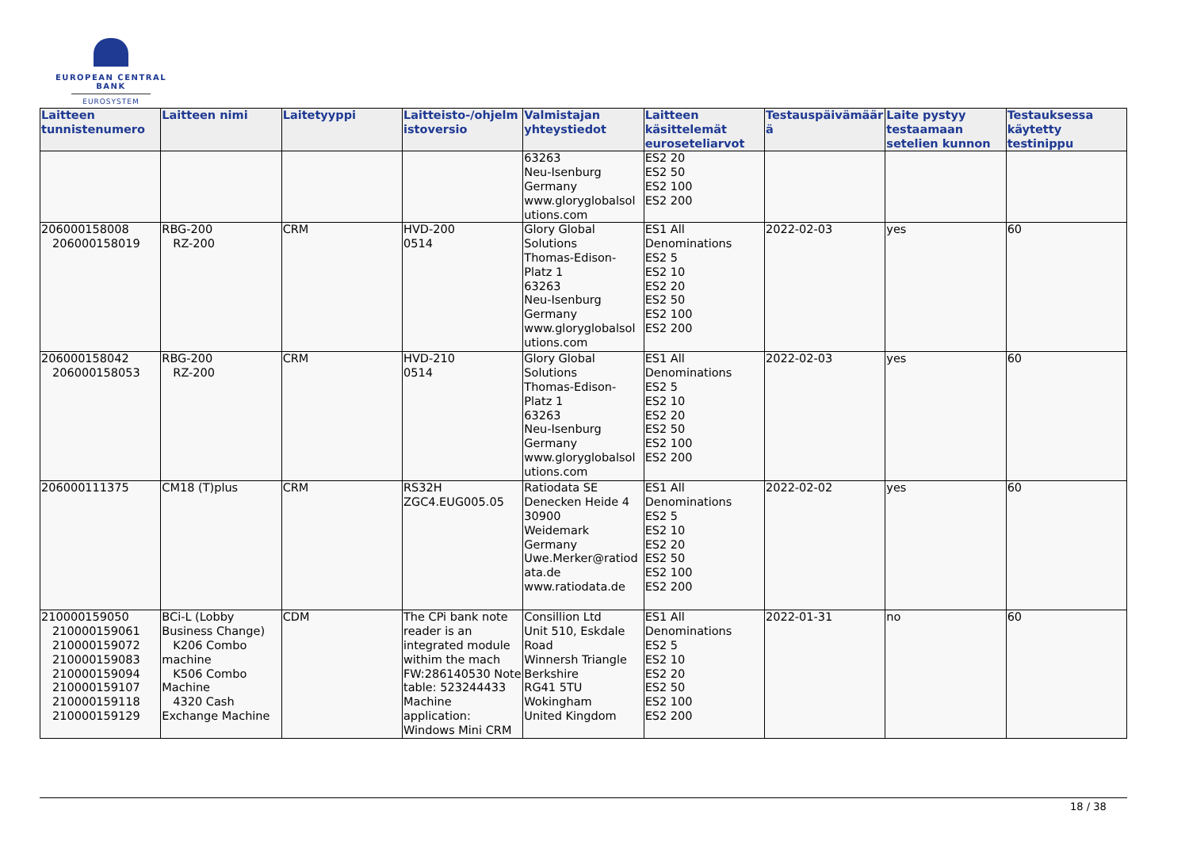EUROPEAN CENTRAL BANK
EUROSYSTEM
| Laitteen tunnistenumero | Laitteen nimi | Laitetyyppi | Laitteisto-/ohjelmistoversio | Valmistajan yhteystiedot | Laitteen käsittelemät euroseteliarvot | Testauspäivämäärä | Laite pystyy testaamaan setelien kunnon | Testauksessa käytetty testinippu |
| --- | --- | --- | --- | --- | --- | --- | --- | --- |
| | | | | 63263 Neu-Isenburg Germany www.gloryglobalsolutions.com | ES2 20 ES2 50 ES2 100 ES2 200 | | | |
| 206000158008 206000158019 | RBG-200 RZ-200 | CRM | HVD-200 0514 | Glory Global Solutions Thomas-Edison-Platz 1 63263 Neu-Isenburg Germany www.gloryglobalsolutions.com | ES1 All Denominations ES2 5 ES2 10 ES2 20 ES2 50 ES2 100 ES2 200 | 2022-02-03 | yes | 60 |
| 206000158042 206000158053 | RBG-200 RZ-200 | CRM | HVD-210 0514 | Glory Global Solutions Thomas-Edison-Platz 1 63263 Neu-Isenburg Germany www.gloryglobalsolutions.com | ES1 All Denominations ES2 5 ES2 10 ES2 20 ES2 50 ES2 100 ES2 200 | 2022-02-03 | yes | 60 |
| 206000111375 | CM18 (T)plus | CRM | RS32H ZGC4.EUG005.05 | Ratiodata SE Denecken Heide 4 30900 Weidemark Germany Uwe.Merker@ratiodata.de www.ratiodata.de | ES1 All Denominations ES2 5 ES2 10 ES2 20 ES2 50 ES2 100 ES2 200 | 2022-02-02 | yes | 60 |
| 210000159050 210000159061 210000159072 210000159083 210000159094 210000159107 210000159118 210000159129 | BCi-L (Lobby Business Change) K206 Combo machine K506 Combo Machine 4320 Cash Exchange Machine | CDM | The CPi bank note reader is an integrated module withim the mach FW:286140530 Note table: 523244433 Machine application: Windows Mini CRM | Consillion Ltd Unit 510, Eskdale Road Winnersh Triangle Berkshire RG41 5TU Wokingham United Kingdom | ES1 All Denominations ES2 5 ES2 10 ES2 20 ES2 50 ES2 100 ES2 200 | 2022-01-31 | no | 60 |
18 / 38